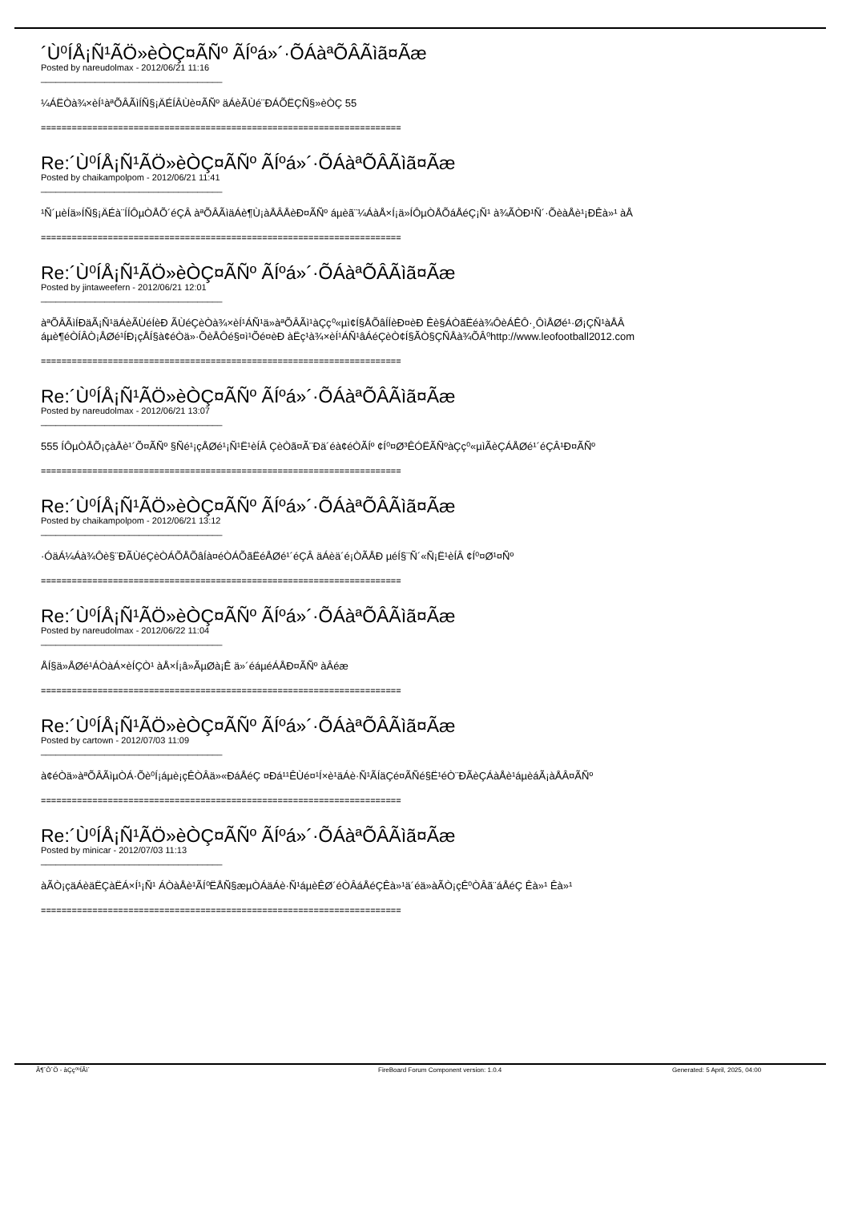´Ù⁰ÍÅ¡Ñ¹ÃÖ»èÒÇ¤ÃÑº ÃÍºá»´·ÕÁàªÕÂÃìã¤Ãæ
Posted by nareudolmax - 2012/06/21 11:16
_____________________________________
¼ÁËÒà¾×èÍ¹àªÕÂÃìÍÑ§¡ÄÉÍÂÙè¤ÃÑº äÁèÃÙé¨ÐÁÕËÇÑ§»èÒÇ 55
======================================================================
Re:´Ù⁰ÍÅ¡Ñ¹ÃÖ»èÒÇ¤ÃÑº ÃÍºá»´·ÕÁàªÕÂÃìã¤Ãæ
Posted by chaikampolpom - 2012/06/21 11:41
_____________________________________
¹Ñ´µèÍä»ÍÑ§¡ÄÉà¨ÍÍÔµÒÅÕ´éÇÂ àªÕÂÃìäÁè¶Ù¡àÅÂÅèÐ¤ÃÑº áµèã¨¼ÁàÅ×Í¡ä»ÍÔµÒÅÕáÅéÇ¡Ñ¹ à¾ÃÒÐ¹Ñ´·ÕèàÅè¹¡ÐÊà»¹ àÅ
======================================================================
Re:´Ù⁰ÍÅ¡Ñ¹ÃÖ»èÒÇ¤ÃÑº ÃÍºá»´·ÕÁàªÕÂÃìã¤Ãæ
Posted by jintaweefern - 2012/06/21 12:01
_____________________________________
àªÕÂÃìÍÐäÃ¡Ñ¹äÁèÃÙéÍèÐ ÃÙéÇèÒà¾×èÍ¹ÁÑ¹ä»àªÕÂÃì¹àÇç⁰«µì¢Í§ÅÕâÍÍèÐ¤èÐ Êè§ÁÒãËéà¾ÔèÁÊÔ·¸ÔìÅØé¹·Ø¡ÇÑ¹àÅÂ
áµè¶éÒÍÂÒ¡ÅØé¹ÍÐ¡çÅÍ§à¢éÒä»·ÕèÅÔé§¤ì¹Õé¤èÐ àËç¹à¾×èÍ¹ÁÑ¹âÁéÇèÒ¢Í§ÃÒ§ÇÑÅà¾ÕÂ⁰http://www.leofootball2012.com
======================================================================
Re:´Ù⁰ÍÅ¡Ñ¹ÃÖ»èÒÇ¤ÃÑº ÃÍºá»´·ÕÁàªÕÂÃìã¤Ãæ
Posted by nareudolmax - 2012/06/21 13:07
_____________________________________
555 ÍÔµÒÅÕ¡çàÅè¹´Õ¤ÃÑº §Ñé¹¡çÅØé¹¡Ñ¹Ë¹èÍÂ ÇèÒã¤Ã¨Ðä´éà¢éÒÃÍº ¢Í⁰¤Ø³ÊÓËÃÑºàÇç⁰«µìÃèÇÁÅØé¹´éÇÂ¹Ð¤ÃÑº
======================================================================
Re:´Ù⁰ÍÅ¡Ñ¹ÃÖ»èÒÇ¤ÃÑº ÃÍºá»´·ÕÁàªÕÂÃìã¤Ãæ
Posted by chaikampolpom - 2012/06/21 13:12
_____________________________________
·ÓäÁ¼Áà¾Ôè§¨ÐÃÙéÇèÒÁÕÅÕâÍà¤éÒÁÕãËéÅØé¹´éÇÂ äÁèä´é¡ÒÃÅÐ µéÍ§¨Ñ´«Ñ¡Ë¹èÍÂ ¢Í⁰¤Ø¹¤Ñº
======================================================================
Re:´Ù⁰ÍÅ¡Ñ¹ÃÖ»èÒÇ¤ÃÑº ÃÍºá»´·ÕÁàªÕÂÃìã¤Ãæ
Posted by nareudolmax - 2012/06/22 11:04
_____________________________________
ÅÍ§ä»ÅØé¹ÁÒàÁ×èÍÇÒ¹ àÅ×Í¡â»ÃµØà¡Ê ä»´éáµéÁÅÐ¤ÃÑº àÂéæ
======================================================================
Re:´Ù⁰ÍÅ¡Ñ¹ÃÖ»èÒÇ¤ÃÑº ÃÍºá»´·ÕÁàªÕÂÃìã¤Ãæ
Posted by cartown - 2012/07/03 11:09
_____________________________________
à¢éÒä»àªÕÂÃìµÒÁ·Õè⁰Í¡áµè¡çÊÒÂä»«ÐáÅéÇ ¤Ðá¹¹ÊÙé¤¹Í×è¹äÁè·Ñ¹ÃÍäÇé¤ÃÑé§Ë¹éÒ¨ÐÃèÇÁàÅè¹áµèáÃ¡àÅÂ¤ÃÑº
======================================================================
Re:´Ù⁰ÍÅ¡Ñ¹ÃÖ»èÒÇ¤ÃÑº ÃÍºá»´·ÕÁàªÕÂÃìã¤Ãæ
Posted by minicar - 2012/07/03 11:13
_____________________________________
àÃÒ¡çäÁèäËÇàËÁ×Í¹¡Ñ¹ ÁÒàÅè¹ÃÍ⁰ËÅÑ§æµÒÁäÁè·Ñ¹áµèÊØ´éÒÂáÅéÇÊà»¹ä´éä»àÃÒ¡çÊ⁰ÒÂã¨áÅéÇ Êà»¹ Êà»¹
======================================================================
Ã¶´Ô´Ö - àÇç⁰ºÍÃì´ FireBoard Forum Component version: 1.0.4 Generated: 5 April, 2025, 04:00